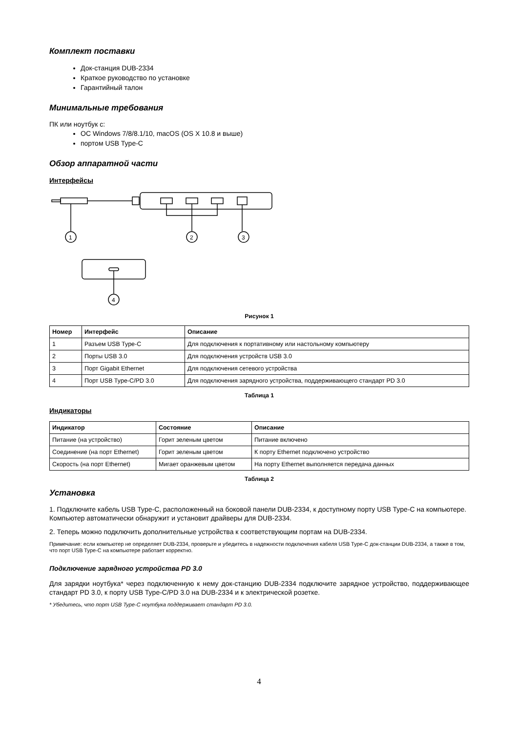Комплект поставки
Док-станция DUB-2334
Краткое руководство по установке
Гарантийный талон
Минимальные требования
ПК или ноутбук с:
ОС Windows 7/8/8.1/10, macOS (OS X 10.8 и выше)
портом USB Type-C
Обзор аппаратной части
Интерфейсы
1
2
3
4
Рисунок 1
| Номер | Интерфейс | Описание |
| --- | --- | --- |
| 1 | Разъем USB Type-C | Для подключения к портативному или настольному компьютеру |
| 2 | Порты USB 3.0 | Для подключения устройств USB 3.0 |
| 3 | Порт Gigabit Ethernet | Для подключения сетевого устройства |
| 4 | Порт USB Type-C/PD 3.0 | Для подключения зарядного устройства, поддерживающего стандарт PD 3.0 |
Таблица 1
Индикаторы
| Индикатор | Состояние | Описание |
| --- | --- | --- |
| Питание (на устройство) | Горит зеленым цветом | Питание включено |
| Соединение (на порт Ethernet) | Горит зеленым цветом | К порту Ethernet подключено устройство |
| Скорость (на порт Ethernet) | Мигает оранжевым цветом | На порту Ethernet выполняется передача данных |
Таблица 2
Установка
1. Подключите кабель USB Type-C, расположенный на боковой панели DUB-2334, к доступному порту USB Type-C на компьютере. Компьютер автоматически обнаружит и установит драйверы для DUB-2334.
2. Теперь можно подключить дополнительные устройства к соответствующим портам на DUB-2334.
Примечание: если компьютер не определяет DUB-2334, проверьте и убедитесь в надежности подключения кабеля USB Type-C док-станции DUB-2334, а также в том, что порт USB Type-C на компьютере работает корректно.
Подключение зарядного устройства PD 3.0
Для зарядки ноутбука* через подключенную к нему док-станцию DUB-2334 подключите зарядное устройство, поддерживающее стандарт PD 3.0, к порту USB Type-C/PD 3.0 на DUB-2334 и к электрической розетке.
* Убедитесь, что порт USB Type-C ноутбука поддерживает стандарт PD 3.0.
4